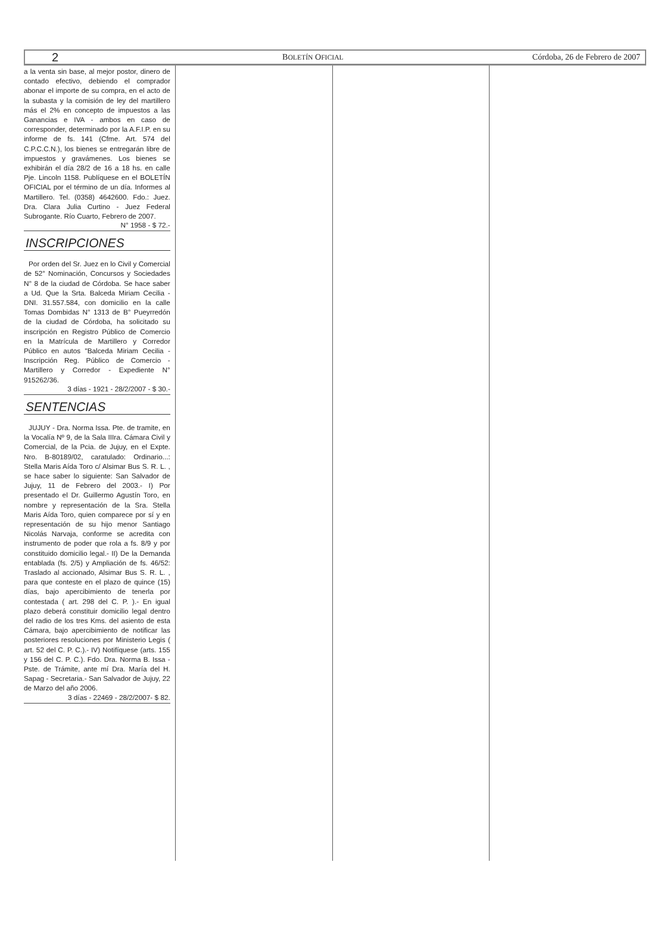2 BOLETÍN OFICIAL Córdoba, 26 de Febrero de 2007
a la venta sin base, al mejor postor, dinero de contado efectivo, debiendo el comprador abonar el importe de su compra, en el acto de la subasta y la comisión de ley del martillero más el 2% en concepto de impuestos a las Ganancias e IVA - ambos en caso de corresponder, determinado por la A.F.I.P. en su informe de fs. 141 (Cfme. Art. 574 del C.P.C.C.N.), los bienes se entregarán libre de impuestos y gravámenes. Los bienes se exhibirán el día 28/2 de 16 a 18 hs. en calle Pje. Lincoln 1158. Publíquese en el BOLETÍN OFICIAL por el término de un día. Informes al Martillero. Tel. (0358) 4642600. Fdo.: Juez. Dra. Clara Julia Curtino - Juez Federal Subrogante. Río Cuarto, Febrero de 2007.
N° 1958 - $ 72.-
INSCRIPCIONES
Por orden del Sr. Juez en lo Civil y Comercial de 52° Nominación, Concursos y Sociedades N° 8 de la ciudad de Córdoba. Se hace saber a Ud. Que la Srta. Balceda Miriam Cecilia - DNI. 31.557.584, con domicilio en la calle Tomas Dombidas N° 1313 de B° Pueyrredón de la ciudad de Córdoba, ha solicitado su inscripción en Registro Público de Comercio en la Matrícula de Martillero y Corredor Público en autos "Balceda Miriam Cecilia - Inscripción Reg. Público de Comercio - Martillero y Corredor - Expediente N° 915262/36.
3 días - 1921 - 28/2/2007 - $ 30.-
SENTENCIAS
JUJUY - Dra. Norma Issa. Pte. de tramite, en la Vocalía Nº 9, de la Sala IIIra. Cámara Civil y Comercial, de la Pcia. de Jujuy, en el Expte. Nro. B-80189/02, caratulado: Ordinario...: Stella Maris Aída Toro c/ Alsimar Bus S. R. L. , se hace saber lo siguiente: San Salvador de Jujuy, 11 de Febrero del 2003.- I) Por presentado el Dr. Guillermo Agustín Toro, en nombre y representación de la Sra. Stella Maris Aída Toro, quien comparece por sí y en representación de su hijo menor Santiago Nicolás Narvaja, conforme se acredita con instrumento de poder que rola a fs. 8/9 y por constituido domicilio legal.- II) De la Demanda entablada (fs. 2/5) y Ampliación de fs. 46/52: Traslado al accionado, Alsimar Bus S. R. L. , para que conteste en el plazo de quince (15) días, bajo apercibimiento de tenerla por contestada ( art. 298 del C. P. ).- En igual plazo deberá constituir domicilio legal dentro del radio de los tres Kms. del asiento de esta Cámara, bajo apercibimiento de notificar las posteriores resoluciones por Ministerio Legis ( art. 52 del C. P. C.).- IV) Notifíquese (arts. 155 y 156 del C. P. C.). Fdo. Dra. Norma B. Issa - Pste. de Trámite, ante mí Dra. María del H. Sapag - Secretaria.- San Salvador de Jujuy, 22 de Marzo del año 2006.
3 días - 22469 - 28/2/2007- $ 82.